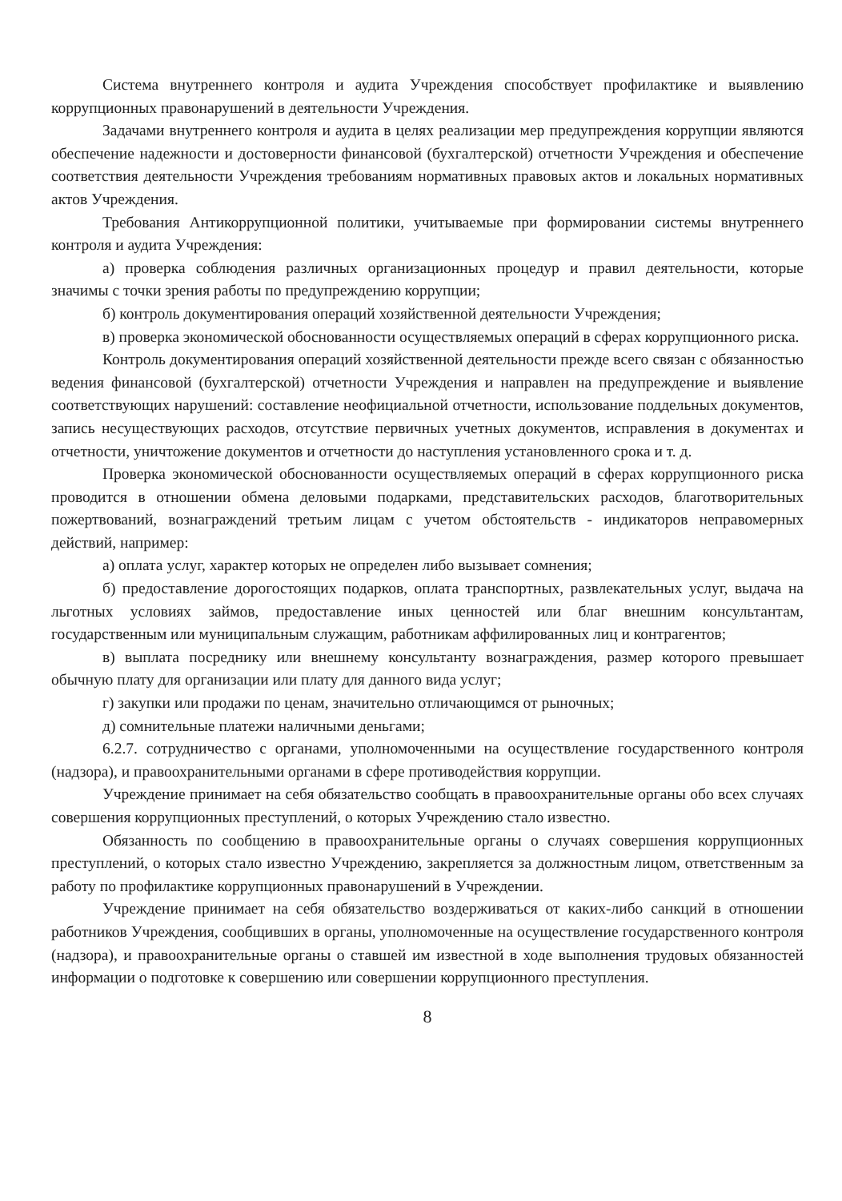Система внутреннего контроля и аудита Учреждения способствует профилактике и выявлению коррупционных правонарушений в деятельности Учреждения.
Задачами внутреннего контроля и аудита в целях реализации мер предупреждения коррупции являются обеспечение надежности и достоверности финансовой (бухгалтерской) отчетности Учреждения и обеспечение соответствия деятельности Учреждения требованиям нормативных правовых актов и локальных нормативных актов Учреждения.
Требования Антикоррупционной политики, учитываемые при формировании системы внутреннего контроля и аудита Учреждения:
а) проверка соблюдения различных организационных процедур и правил деятельности, которые значимы с точки зрения работы по предупреждению коррупции;
б) контроль документирования операций хозяйственной деятельности Учреждения;
в) проверка экономической обоснованности осуществляемых операций в сферах коррупционного риска.
Контроль документирования операций хозяйственной деятельности прежде всего связан с обязанностью ведения финансовой (бухгалтерской) отчетности Учреждения и направлен на предупреждение и выявление соответствующих нарушений: составление неофициальной отчетности, использование поддельных документов, запись несуществующих расходов, отсутствие первичных учетных документов, исправления в документах и отчетности, уничтожение документов и отчетности до наступления установленного срока и т. д.
Проверка экономической обоснованности осуществляемых операций в сферах коррупционного риска проводится в отношении обмена деловыми подарками, представительских расходов, благотворительных пожертвований, вознаграждений третьим лицам с учетом обстоятельств - индикаторов неправомерных действий, например:
а) оплата услуг, характер которых не определен либо вызывает сомнения;
б) предоставление дорогостоящих подарков, оплата транспортных, развлекательных услуг, выдача на льготных условиях займов, предоставление иных ценностей или благ внешним консультантам, государственным или муниципальным служащим, работникам аффилированных лиц и контрагентов;
в) выплата посреднику или внешнему консультанту вознаграждения, размер которого превышает обычную плату для организации или плату для данного вида услуг;
г) закупки или продажи по ценам, значительно отличающимся от рыночных;
д) сомнительные платежи наличными деньгами;
6.2.7. сотрудничество с органами, уполномоченными на осуществление государственного контроля (надзора), и правоохранительными органами в сфере противодействия коррупции.
Учреждение принимает на себя обязательство сообщать в правоохранительные органы обо всех случаях совершения коррупционных преступлений, о которых Учреждению стало известно.
Обязанность по сообщению в правоохранительные органы о случаях совершения коррупционных преступлений, о которых стало известно Учреждению, закрепляется за должностным лицом, ответственным за работу по профилактике коррупционных правонарушений в Учреждении.
Учреждение принимает на себя обязательство воздерживаться от каких-либо санкций в отношении работников Учреждения, сообщивших в органы, уполномоченные на осуществление государственного контроля (надзора), и правоохранительные органы о ставшей им известной в ходе выполнения трудовых обязанностей информации о подготовке к совершению или совершении коррупционного преступления.
8